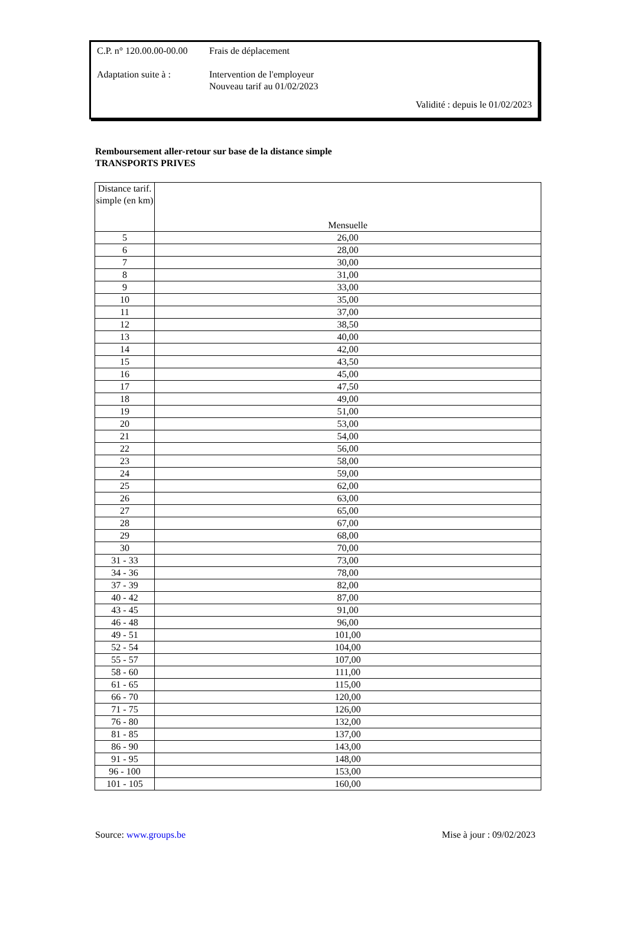C.P. n° 120.00.00-00.00
Frais de déplacement
Adaptation suite à :
Intervention de l'employeur
Nouveau tarif au 01/02/2023
Validité : depuis le 01/02/2023
Remboursement aller-retour sur base de la distance simple
TRANSPORTS PRIVES
| Distance tarif. simple (en km) | Mensuelle |
| --- | --- |
| 5 | 26,00 |
| 6 | 28,00 |
| 7 | 30,00 |
| 8 | 31,00 |
| 9 | 33,00 |
| 10 | 35,00 |
| 11 | 37,00 |
| 12 | 38,50 |
| 13 | 40,00 |
| 14 | 42,00 |
| 15 | 43,50 |
| 16 | 45,00 |
| 17 | 47,50 |
| 18 | 49,00 |
| 19 | 51,00 |
| 20 | 53,00 |
| 21 | 54,00 |
| 22 | 56,00 |
| 23 | 58,00 |
| 24 | 59,00 |
| 25 | 62,00 |
| 26 | 63,00 |
| 27 | 65,00 |
| 28 | 67,00 |
| 29 | 68,00 |
| 30 | 70,00 |
| 31 - 33 | 73,00 |
| 34 - 36 | 78,00 |
| 37 - 39 | 82,00 |
| 40 - 42 | 87,00 |
| 43 - 45 | 91,00 |
| 46 - 48 | 96,00 |
| 49 - 51 | 101,00 |
| 52 - 54 | 104,00 |
| 55 - 57 | 107,00 |
| 58 - 60 | 111,00 |
| 61 - 65 | 115,00 |
| 66 - 70 | 120,00 |
| 71 - 75 | 126,00 |
| 76 - 80 | 132,00 |
| 81 - 85 | 137,00 |
| 86 - 90 | 143,00 |
| 91 - 95 | 148,00 |
| 96 - 100 | 153,00 |
| 101 - 105 | 160,00 |
Source: www.groups.be Mise à jour : 09/02/2023